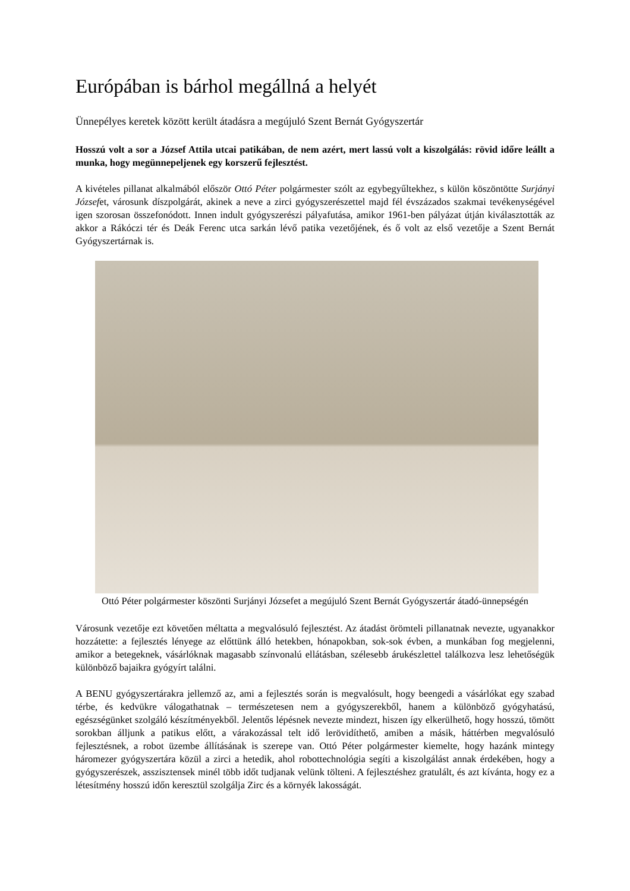Európában is bárhol megállná a helyét
Ünnepélyes keretek között került átadásra a megújuló Szent Bernát Gyógyszertár
Hosszú volt a sor a József Attila utcai patikában, de nem azért, mert lassú volt a kiszolgálás: rövid időre leállt a munka, hogy megünnepeljenek egy korszerű fejlesztést.
A kivételes pillanat alkalmából először Ottó Péter polgármester szólt az egybegyűltekhez, s külön köszöntötte Surjányi Józsefet, városunk díszpolgárát, akinek a neve a zirci gyógyszerészettel majd fél évszázados szakmai tevékenységével igen szorosan összefonódott. Innen indult gyógyszerészi pályafutása, amikor 1961-ben pályázat útján kiválasztották az akkor a Rákóczi tér és Deák Ferenc utca sarkán lévő patika vezetőjének, és ő volt az első vezetője a Szent Bernát Gyógyszertárnak is.
Ottó Péter polgármester köszönti Surjányi Józsefet a megújuló Szent Bernát Gyógyszertár átadó-ünnepségén
Városunk vezetője ezt követően méltatta a megvalósuló fejlesztést. Az átadást örömteli pillanatnak nevezte, ugyanakkor hozzátette: a fejlesztés lényege az előttünk álló hetekben, hónapokban, sok-sok évben, a munkában fog megjelenni, amikor a betegeknek, vásárlóknak magasabb színvonalú ellátásban, szélesebb árukészlettel találkozva lesz lehetőségük különböző bajaikra gyógyírt találni.
A BENU gyógyszertárakra jellemző az, ami a fejlesztés során is megvalósult, hogy beengedi a vásárlókat egy szabad térbe, és kedvükre válogathatnak – természetesen nem a gyógyszerekből, hanem a különböző gyógyhatású, egészségünket szolgáló készítményekből. Jelentős lépésnek nevezte mindezt, hiszen így elkerülhető, hogy hosszú, tömött sorokban álljunk a patikus előtt, a várakozással telt idő lerövidíthető, amiben a másik, háttérben megvalósuló fejlesztésnek, a robot üzembe állításának is szerepe van. Ottó Péter polgármester kiemelte, hogy hazánk mintegy háromezer gyógyszertára közül a zirci a hetedik, ahol robottechnológia segíti a kiszolgálást annak érdekében, hogy a gyógyszerészek, asszisztensek minél több időt tudjanak velünk tölteni. A fejlesztéshez gratulált, és azt kívánta, hogy ez a létesítmény hosszú időn keresztül szolgálja Zirc és a környék lakosságát.